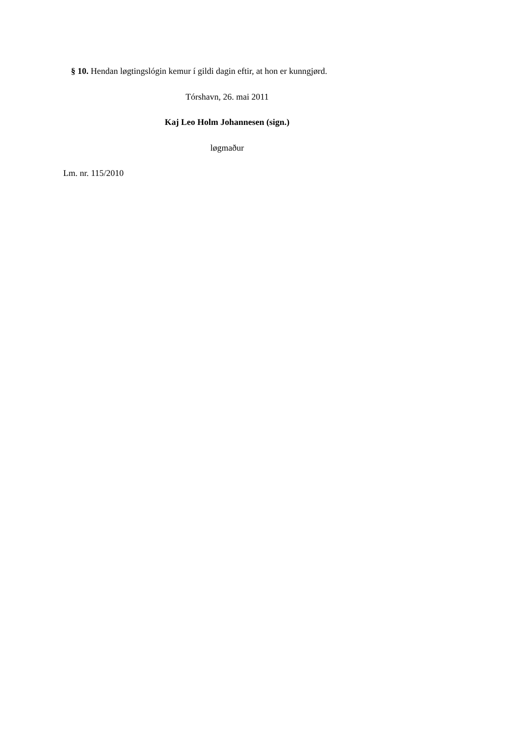§ 10. Hendan løgtingslógin kemur í gildi dagin eftir, at hon er kunngjørd.
Tórshavn, 26. mai 2011
Kaj Leo Holm Johannesen (sign.)
løgmaður
Lm. nr. 115/2010